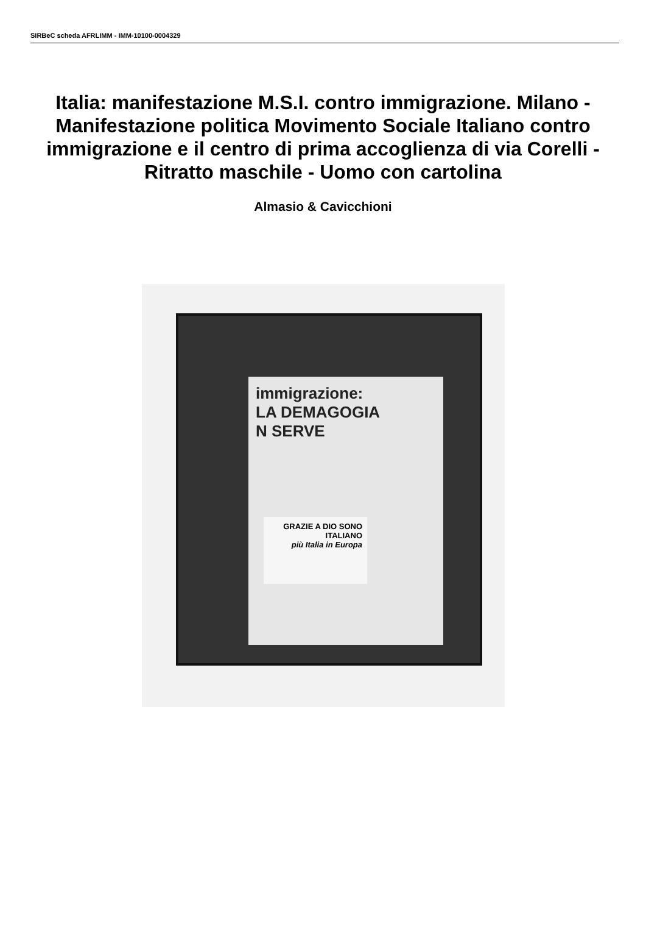SIRBeC scheda AFRLIMM - IMM-10100-0004329
Italia: manifestazione M.S.I. contro immigrazione. Milano - Manifestazione politica Movimento Sociale Italiano contro immigrazione e il centro di prima accoglienza di via Corelli - Ritratto maschile - Uomo con cartolina
Almasio & Cavicchioni
immigrazione:
LA DEMAGOGIA
N SERVE
GRAZIE A DIO SONO ITALIANO
più Italia in Europa